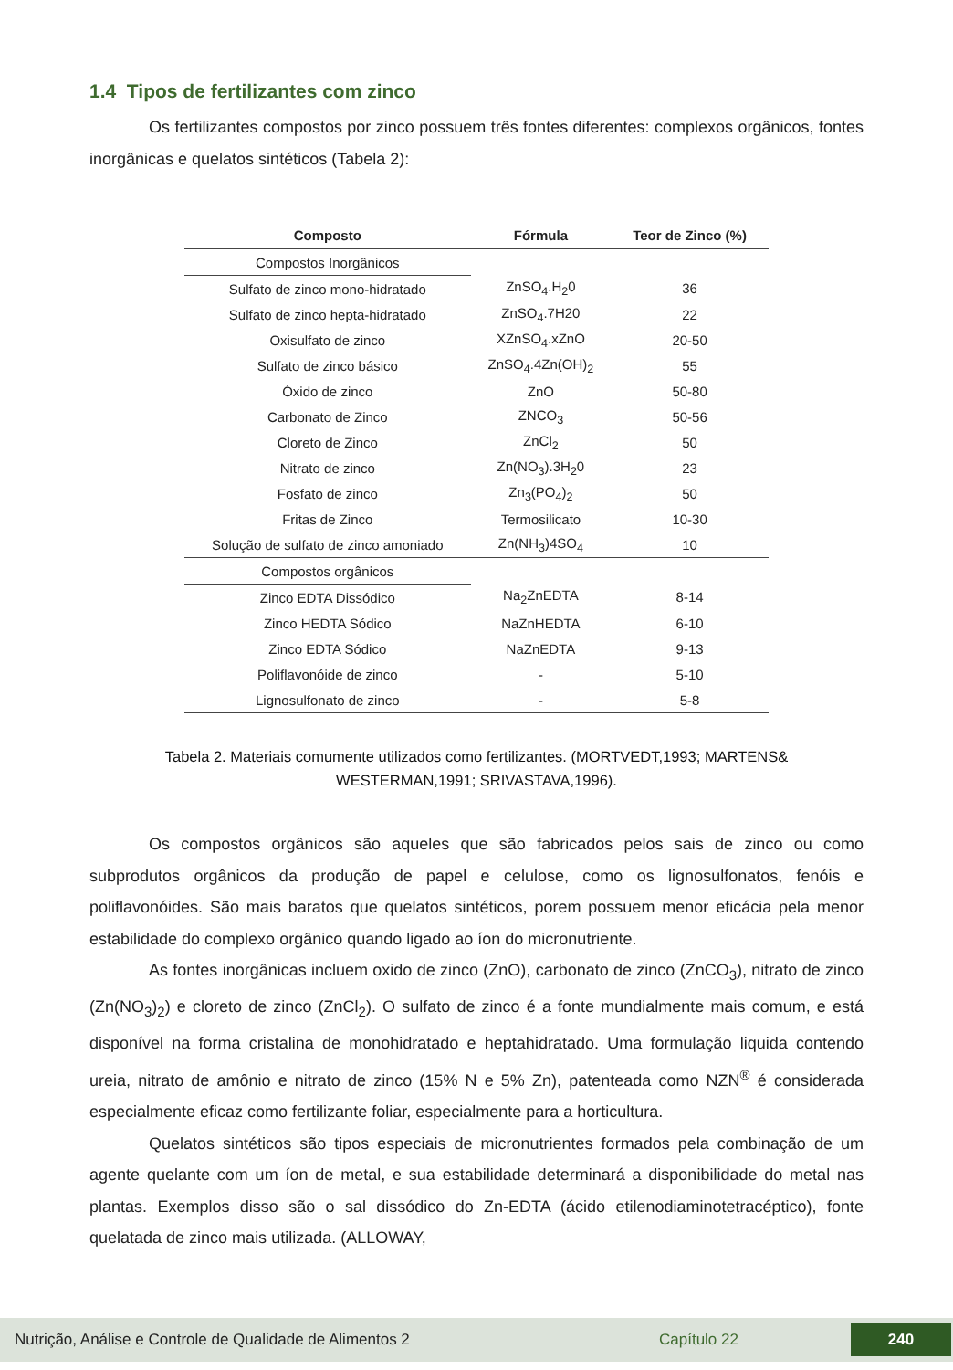1.4 Tipos de fertilizantes com zinco
Os fertilizantes compostos por zinco possuem três fontes diferentes: complexos orgânicos, fontes inorgânicas e quelatos sintéticos (Tabela 2):
| Composto | Fórmula | Teor de Zinco (%) |
| --- | --- | --- |
| Compostos Inorgânicos | | |
| Sulfato de zinco mono-hidratado | ZnSO<sub>4</sub>.H<sub>2</sub>0 | 36 |
| Sulfato de zinco hepta-hidratado | ZnSO<sub>4</sub>.7H20 | 22 |
| Oxisulfato de zinco | XZnSO<sub>4</sub>.xZnO | 20-50 |
| Sulfato de zinco básico | ZnSO<sub>4</sub>.4Zn(OH)<sub>2</sub> | 55 |
| Óxido de zinco | ZnO | 50-80 |
| Carbonato de Zinco | ZNCO<sub>3</sub> | 50-56 |
| Cloreto de Zinco | ZnCl<sub>2</sub> | 50 |
| Nitrato de zinco | Zn(NO<sub>3</sub>).3H<sub>2</sub>0 | 23 |
| Fosfato de zinco | Zn<sub>3</sub>(PO<sub>4</sub>)<sub>2</sub> | 50 |
| Fritas de Zinco | Termosilicato | 10-30 |
| Solução de sulfato de zinco amoniado | Zn(NH<sub>3</sub>)4SO<sub>4</sub> | 10 |
| Compostos orgânicos | | |
| Zinco EDTA Dissódico | Na<sub>2</sub>ZnEDTA | 8-14 |
| Zinco HEDTA Sódico | NaZnHEDTA | 6-10 |
| Zinco EDTA Sódico | NaZnEDTA | 9-13 |
| Poliflavonóide de zinco | - | 5-10 |
| Lignosulfonato de zinco | - | 5-8 |
Tabela 2. Materiais comumente utilizados como fertilizantes. (MORTVEDT,1993; MARTENS&
WESTERMAN,1991; SRIVASTAVA,1996).
Os compostos orgânicos são aqueles que são fabricados pelos sais de zinco ou como subprodutos orgânicos da produção de papel e celulose, como os lignosulfonatos, fenóis e poliflavonóides. São mais baratos que quelatos sintéticos, porem possuem menor eficácia pela menor estabilidade do complexo orgânico quando ligado ao íon do micronutriente.
As fontes inorgânicas incluem oxido de zinco (ZnO), carbonato de zinco (ZnCO<sub>3</sub>), nitrato de zinco (Zn(NO<sub>3</sub>)<sub>2</sub>) e cloreto de zinco (ZnCl<sub>2</sub>). O sulfato de zinco é a fonte mundialmente mais comum, e está disponível na forma cristalina de monohidratado e heptahidratado. Uma formulação liquida contendo ureia, nitrato de amônio e nitrato de zinco (15% N e 5% Zn), patenteada como NZN<sup>®</sup> é considerada especialmente eficaz como fertilizante foliar, especialmente para a horticultura.
Quelatos sintéticos são tipos especiais de micronutrientes formados pela combinação de um agente quelante com um íon de metal, e sua estabilidade determinará a disponibilidade do metal nas plantas. Exemplos disso são o sal dissódico do Zn-EDTA (ácido etilenodiaminotetracéptico), fonte quelatada de zinco mais utilizada. (ALLOWAY,
Nutrição, Análise e Controle de Qualidade de Alimentos 2 Capítulo 22 240